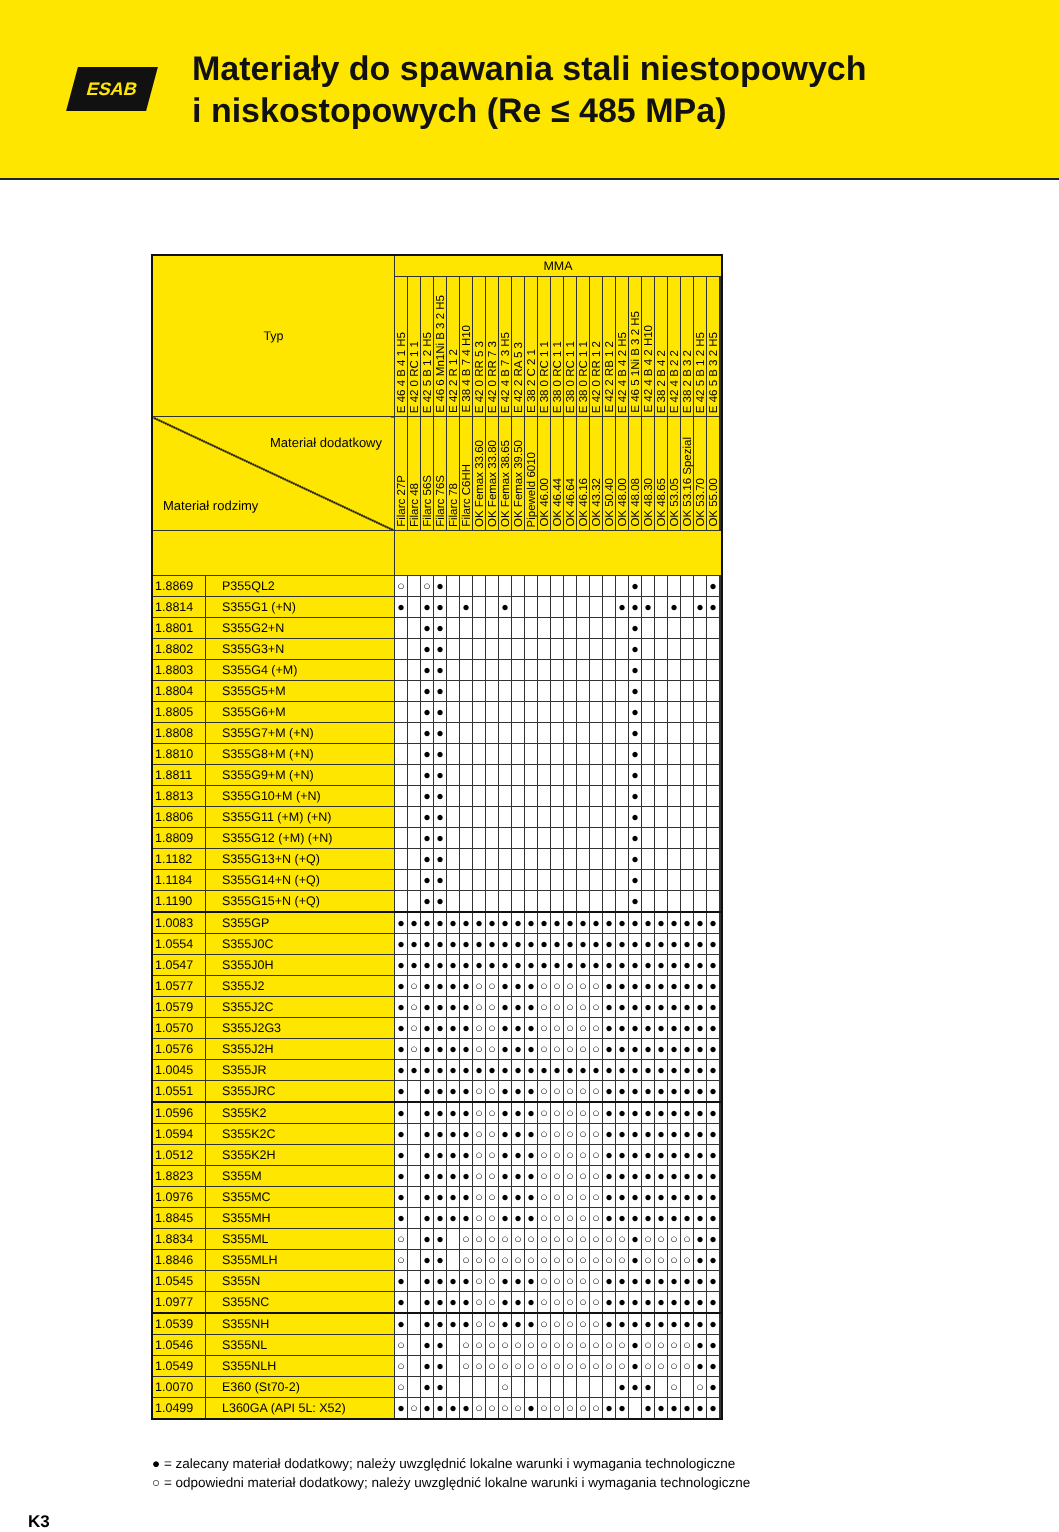ESAB
Materiały do spawania stali niestopowych
i niskostopowych (Re ≤ 485 MPa)
| Typ | | MMA | | | | | | | | | | | | | | | | | | | | | | | | | | |
| --- | --- | --- | --- | --- | --- | --- | --- | --- | --- | --- | --- | --- | --- | --- | --- | --- | --- | --- | --- | --- | --- | --- | --- | --- | --- | --- | --- | --- |
| | | E 46 4 B 4 1 H5 | E 42 0 RC 1 1 | E 42 5 B 1 2 H5 | E 46 6 Mn1Ni B 3 2 H5 | E 42 2 R 1 2 | E 38 4 B 7 4 H10 | E 42 0 RR 5 3 | E 42 0 RR 7 3 | E 42 4 B 7 3 H5 | E 42 2 RA 5 3 | E 38 2 C 2 1 | E 38 0 RC 1 1 | E 38 0 RC 1 1 | E 38 0 RC 1 1 | E 38 0 RC 1 1 | E 42 0 RR 1 2 | E 42 2 RB 1 2 | E 42 4 B 4 2 H5 | E 46 5 1Ni B 3 2 H5 | E 42 4 B 4 2 H10 | E 38 2 B 4 2 | E 42 4 B 2 2 | E 38 2 B 3 2 | E 42 5 B 1 2 H5 | E 46 5 B 3 2 H5 | | |
| Materiał dodatkowy Materiał rodzimy | | Filarc 27P | Filarc 48 | Filarc 56S | Filarc 76S | Filarc 78 | Filarc C6HH | OK Femax 33.60 | OK Femax 33.80 | OK Femax 38.65 | OK Femax 39.50 | Pipeweld 6010 | OK 46.00 | OK 46.44 | OK 46.64 | OK 46.16 | OK 43.32 | OK 50.40 | OK 48.00 | OK 48.08 | OK 48.30 | OK 48.65 | OK 53.05 | OK 53.16 Spezial | OK 53.70 | OK 55.00 | | |
| 1.8869 | P355QL2 | ○ | | ○ | ● | | | | | | | | | | | | | | | ● | | | | | | ● | | |
| 1.8814 | S355G1 (+N) | ● | | ● | ● | | ● | | | ● | | | | | | | | | ● | ● | ● | | ● | | ● | ● | | |
| 1.8801 | S355G2+N | | | ● | ● | | | | | | | | | | | | | | | ● | | | | | | | | |
| 1.8802 | S355G3+N | | | ● | ● | | | | | | | | | | | | | | | ● | | | | | | | | |
| 1.8803 | S355G4 (+M) | | | ● | ● | | | | | | | | | | | | | | | ● | | | | | | | | |
| 1.8804 | S355G5+M | | | ● | ● | | | | | | | | | | | | | | | ● | | | | | | | | |
| 1.8805 | S355G6+M | | | ● | ● | | | | | | | | | | | | | | | ● | | | | | | | | |
| 1.8808 | S355G7+M (+N) | | | ● | ● | | | | | | | | | | | | | | | ● | | | | | | | | |
| 1.8810 | S355G8+M (+N) | | | ● | ● | | | | | | | | | | | | | | | ● | | | | | | | | |
| 1.8811 | S355G9+M (+N) | | | ● | ● | | | | | | | | | | | | | | | ● | | | | | | | | |
| 1.8813 | S355G10+M (+N) | | | ● | ● | | | | | | | | | | | | | | | ● | | | | | | | | |
| 1.8806 | S355G11 (+M) (+N) | | | ● | ● | | | | | | | | | | | | | | | ● | | | | | | | | |
| 1.8809 | S355G12 (+M) (+N) | | | ● | ● | | | | | | | | | | | | | | | ● | | | | | | | | |
| 1.1182 | S355G13+N (+Q) | | | ● | ● | | | | | | | | | | | | | | | ● | | | | | | | | |
| 1.1184 | S355G14+N (+Q) | | | ● | ● | | | | | | | | | | | | | | | ● | | | | | | | | |
| 1.1190 | S355G15+N (+Q) | | | ● | ● | | | | | | | | | | | | | | | ● | | | | | | | | |
| 1.0083 | S355GP | ● | ● | ● | ● | ● | ● | ● | ● | ● | ● | ● | ● | ● | ● | ● | ● | ● | ● | ● | ● | ● | ● | ● | ● | ● | | |
| 1.0554 | S355J0C | ● | ● | ● | ● | ● | ● | ● | ● | ● | ● | ● | ● | ● | ● | ● | ● | ● | ● | ● | ● | ● | ● | ● | ● | ● | | |
| 1.0547 | S355J0H | ● | ● | ● | ● | ● | ● | ● | ● | ● | ● | ● | ● | ● | ● | ● | ● | ● | ● | ● | ● | ● | ● | ● | ● | ● | | |
| 1.0577 | S355J2 | ● | ○ | ● | ● | ● | ● | ○ | ○ | ● | ● | ● | ○ | ○ | ○ | ○ | ○ | ● | ● | ● | ● | ● | ● | ● | ● | ● | | |
| 1.0579 | S355J2C | ● | ○ | ● | ● | ● | ● | ○ | ○ | ● | ● | ● | ○ | ○ | ○ | ○ | ○ | ● | ● | ● | ● | ● | ● | ● | ● | ● | | |
| 1.0570 | S355J2G3 | ● | ○ | ● | ● | ● | ● | ○ | ○ | ● | ● | ● | ○ | ○ | ○ | ○ | ○ | ● | ● | ● | ● | ● | ● | ● | ● | ● | | |
| 1.0576 | S355J2H | ● | ○ | ● | ● | ● | ● | ○ | ○ | ● | ● | ● | ○ | ○ | ○ | ○ | ○ | ● | ● | ● | ● | ● | ● | ● | ● | ● | | |
| 1.0045 | S355JR | ● | ● | ● | ● | ● | ● | ● | ● | ● | ● | ● | ● | ● | ● | ● | ● | ● | ● | ● | ● | ● | ● | ● | ● | ● | | |
| 1.0551 | S355JRC | ● | | ● | ● | ● | ● | ○ | ○ | ● | ● | ● | ○ | ○ | ○ | ○ | ○ | ● | ● | ● | ● | ● | ● | ● | ● | ● | | |
| 1.0596 | S355K2 | ● | | ● | ● | ● | ● | ○ | ○ | ● | ● | ● | ○ | ○ | ○ | ○ | ○ | ● | ● | ● | ● | ● | ● | ● | ● | ● | | |
| 1.0594 | S355K2C | ● | | ● | ● | ● | ● | ○ | ○ | ● | ● | ● | ○ | ○ | ○ | ○ | ○ | ● | ● | ● | ● | ● | ● | ● | ● | ● | | |
| 1.0512 | S355K2H | ● | | ● | ● | ● | ● | ○ | ○ | ● | ● | ● | ○ | ○ | ○ | ○ | ○ | ● | ● | ● | ● | ● | ● | ● | ● | ● | | |
| 1.8823 | S355M | ● | | ● | ● | ● | ● | ○ | ○ | ● | ● | ● | ○ | ○ | ○ | ○ | ○ | ● | ● | ● | ● | ● | ● | ● | ● | ● | | |
| 1.0976 | S355MC | ● | | ● | ● | ● | ● | ○ | ○ | ● | ● | ● | ○ | ○ | ○ | ○ | ○ | ● | ● | ● | ● | ● | ● | ● | ● | ● | | |
| 1.8845 | S355MH | ● | | ● | ● | ● | ● | ○ | ○ | ● | ● | ● | ○ | ○ | ○ | ○ | ○ | ● | ● | ● | ● | ● | ● | ● | ● | ● | | |
| 1.8834 | S355ML | ○ | | ● | ● | | ○ | ○ | ○ | ○ | ○ | ○ | ○ | ○ | ○ | ○ | ○ | ○ | ○ | ● | ○ | ○ | ○ | ○ | ● | ● | | |
| 1.8846 | S355MLH | ○ | | ● | ● | | ○ | ○ | ○ | ○ | ○ | ○ | ○ | ○ | ○ | ○ | ○ | ○ | ○ | ● | ○ | ○ | ○ | ○ | ● | ● | | |
| 1.0545 | S355N | ● | | ● | ● | ● | ● | ○ | ○ | ● | ● | ● | ○ | ○ | ○ | ○ | ○ | ● | ● | ● | ● | ● | ● | ● | ● | ● | | |
| 1.0977 | S355NC | ● | | ● | ● | ● | ● | ○ | ○ | ● | ● | ● | ○ | ○ | ○ | ○ | ○ | ● | ● | ● | ● | ● | ● | ● | ● | ● | | |
| 1.0539 | S355NH | ● | | ● | ● | ● | ● | ○ | ○ | ● | ● | ● | ○ | ○ | ○ | ○ | ○ | ● | ● | ● | ● | ● | ● | ● | ● | ● | | |
| 1.0546 | S355NL | ○ | | ● | ● | | ○ | ○ | ○ | ○ | ○ | ○ | ○ | ○ | ○ | ○ | ○ | ○ | ○ | ● | ○ | ○ | ○ | ○ | ● | ● | | |
| 1.0549 | S355NLH | ○ | | ● | ● | | ○ | ○ | ○ | ○ | ○ | ○ | ○ | ○ | ○ | ○ | ○ | ○ | ○ | ● | ○ | ○ | ○ | ○ | ● | ● | | |
| 1.0070 | E360 (St70-2) | ○ | | ● | ● | | | | | ○ | | | | | | | | | ● | ● | ● | | ○ | | ○ | ● | | |
| 1.0499 | L360GA (API 5L: X52) | ● | ○ | ● | ● | ● | ● | ○ | ○ | ○ | ○ | ● | ○ | ○ | ○ | ○ | ○ | ● | ● | | ● | ● | ● | ● | ● | ● | | |
● = zalecany materiał dodatkowy; należy uwzględnić lokalne warunki i wymagania technologiczne
○ = odpowiedni materiał dodatkowy; należy uwzględnić lokalne warunki i wymagania technologiczne
K3